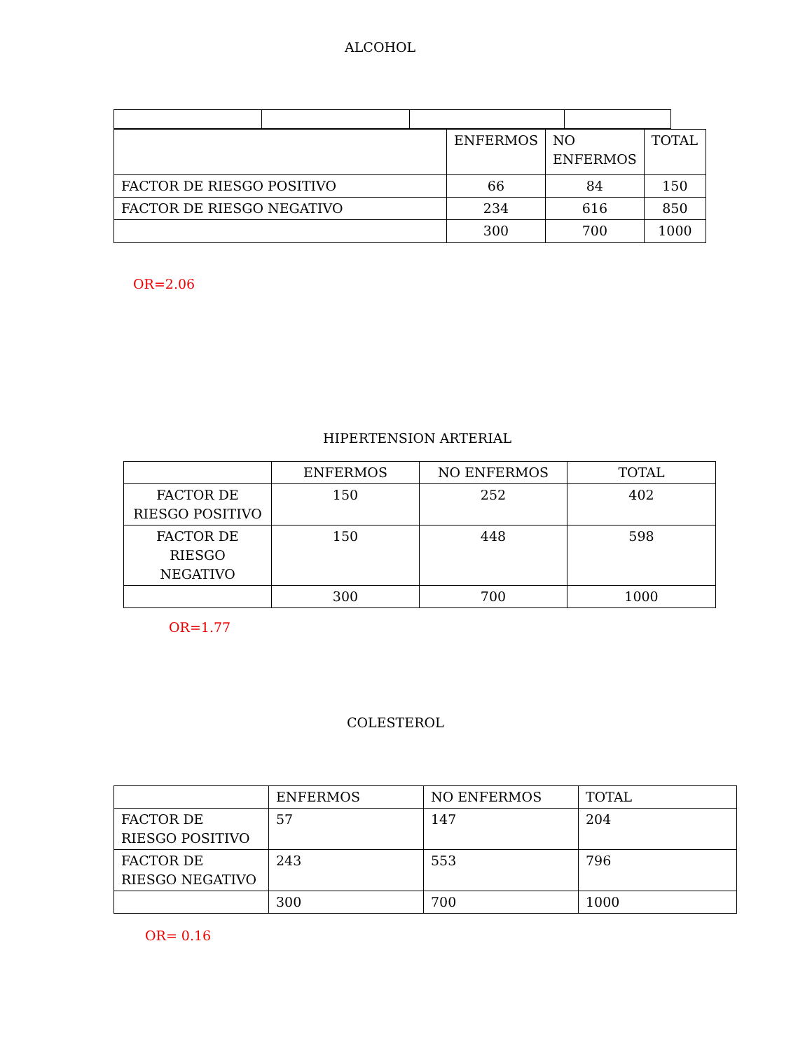ALCOHOL
| | ENFERMOS | NO ENFERMOS | TOTAL |
| FACTOR DE RIESGO POSITIVO | 66 | 84 | 150 |
| FACTOR DE RIESGO NEGATIVO | 234 | 616 | 850 |
| | 300 | 700 | 1000 |
OR=2.06
HIPERTENSION ARTERIAL
| | ENFERMOS | NO ENFERMOS | TOTAL |
| FACTOR DE RIESGO POSITIVO | 150 | 252 | 402 |
| FACTOR DE RIESGO NEGATIVO | 150 | 448 | 598 |
| | 300 | 700 | 1000 |
OR=1.77
COLESTEROL
| | ENFERMOS | NO ENFERMOS | TOTAL |
| FACTOR DE RIESGO POSITIVO | 57 | 147 | 204 |
| FACTOR DE RIESGO NEGATIVO | 243 | 553 | 796 |
| | 300 | 700 | 1000 |
OR= 0.16